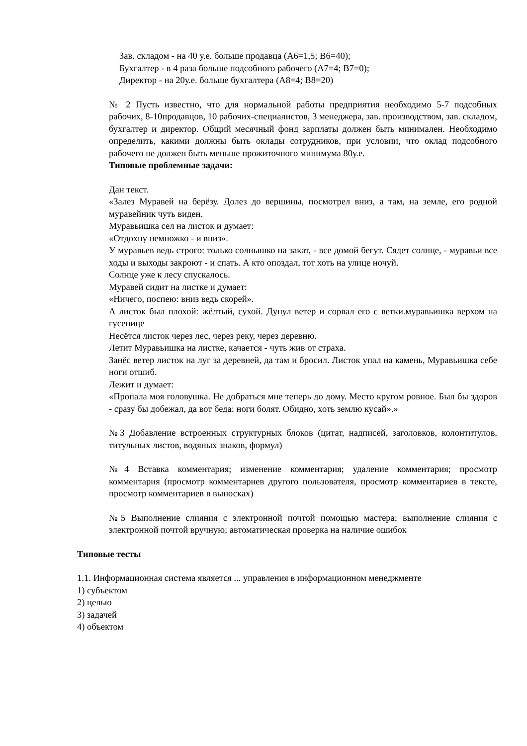Зав. складом - на 40 у.е. больше продавца (A6=1,5; B6=40);
Бухгалтер - в 4 раза больше подсобного рабочего (A7=4; B7=0);
Директор - на 20у.е. больше бухгалтера (A8=4; B8=20)
№ 2 Пусть известно, что для нормальной работы предприятия необходимо 5-7 подсобных рабочих, 8-10продавцов, 10 рабочих-специалистов, 3 менеджера, зав. производством, зав. складом, бухгалтер и директор. Общий месячный фонд зарплаты должен быть минимален. Необходимо определить, какими должны быть оклады сотрудников, при условии, что оклад подсобного рабочего не должен быть меньше прожиточного минимума 80у.е.
Типовые проблемные задачи:
Дан текст.
«Залез Муравей на берёзу. Долез до вершины, посмотрел вниз, а там, на земле, его родной муравейник чуть виден.
Муравьишка сел на листок и думает:
«Отдохну немножко - и вниз».
У муравьев ведь строго: только солнышко на закат, - все домой бегут. Сядет солнце, - муравьи все ходы и выходы закроют - и спать. А кто опоздал, тот хоть на улице ночуй.
Солнце уже к лесу спускалось.
Муравей сидит на листке и думает:
«Ничего, поспею: вниз ведь скорей».
А листок был плохой: жёлтый, сухой. Дунул ветер и сорвал его с ветки.муравьишка верхом на гусенице
Несётся листок через лес, через реку, через деревню.
Летит Муравьишка на листке, качается - чуть жив от страха.
Занёс ветер листок на луг за деревней, да там и бросил. Листок упал на камень, Муравьишка себе ноги отшиб.
Лежит и думает:
«Пропала моя головушка. Не добраться мне теперь до дому. Место кругом ровное. Был бы здоров - сразу бы добежал, да вот беда: ноги болят. Обидно, хоть землю кусай».»
№3 Добавление встроенных структурных блоков (цитат, надписей, заголовков, колонтитулов, титульных листов, водяных знаков, формул)
№4 Вставка комментария; изменение комментария; удаление комментария; просмотр комментария (просмотр комментариев другого пользователя, просмотр комментариев в тексте, просмотр комментариев в выносках)
№5 Выполнение слияния с электронной почтой помощью мастера; выполнение слияния с электронной почтой вручную; автоматическая проверка на наличие ошибок
Типовые тесты
1.1. Информационная система является ... управления в информационном менеджменте
1) субъектом
2) целью
3) задачей
4) объектом